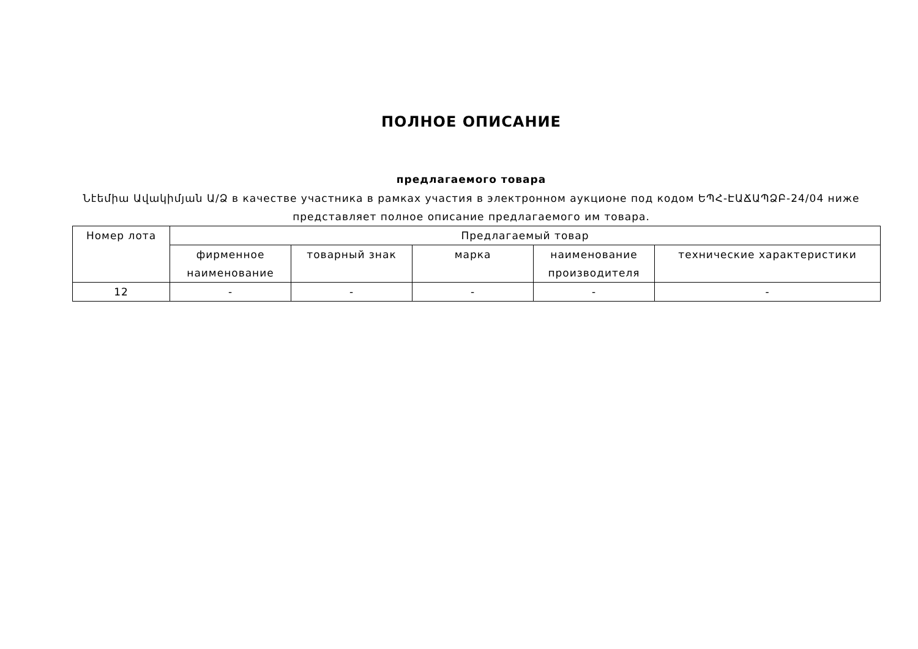ПОЛНОЕ ОПИСАНИЕ
предлагаемого товара
Նէեմիա Ավակիմյան Ա/Ձ в качестве участника в рамках участия в электронном аукционе под кодом ԵՊՀ-ԷԱՃԱՊՁԲ-24/04 ниже представляет полное описание предлагаемого им товара.
| Номер лота | Предлагаемый товар | | | | |
| --- | --- | --- | --- | --- | --- |
| | фирменное наименование | товарный знак | марка | наименование производителя | технические характеристики |
| 12 | - | - | - | - | - |